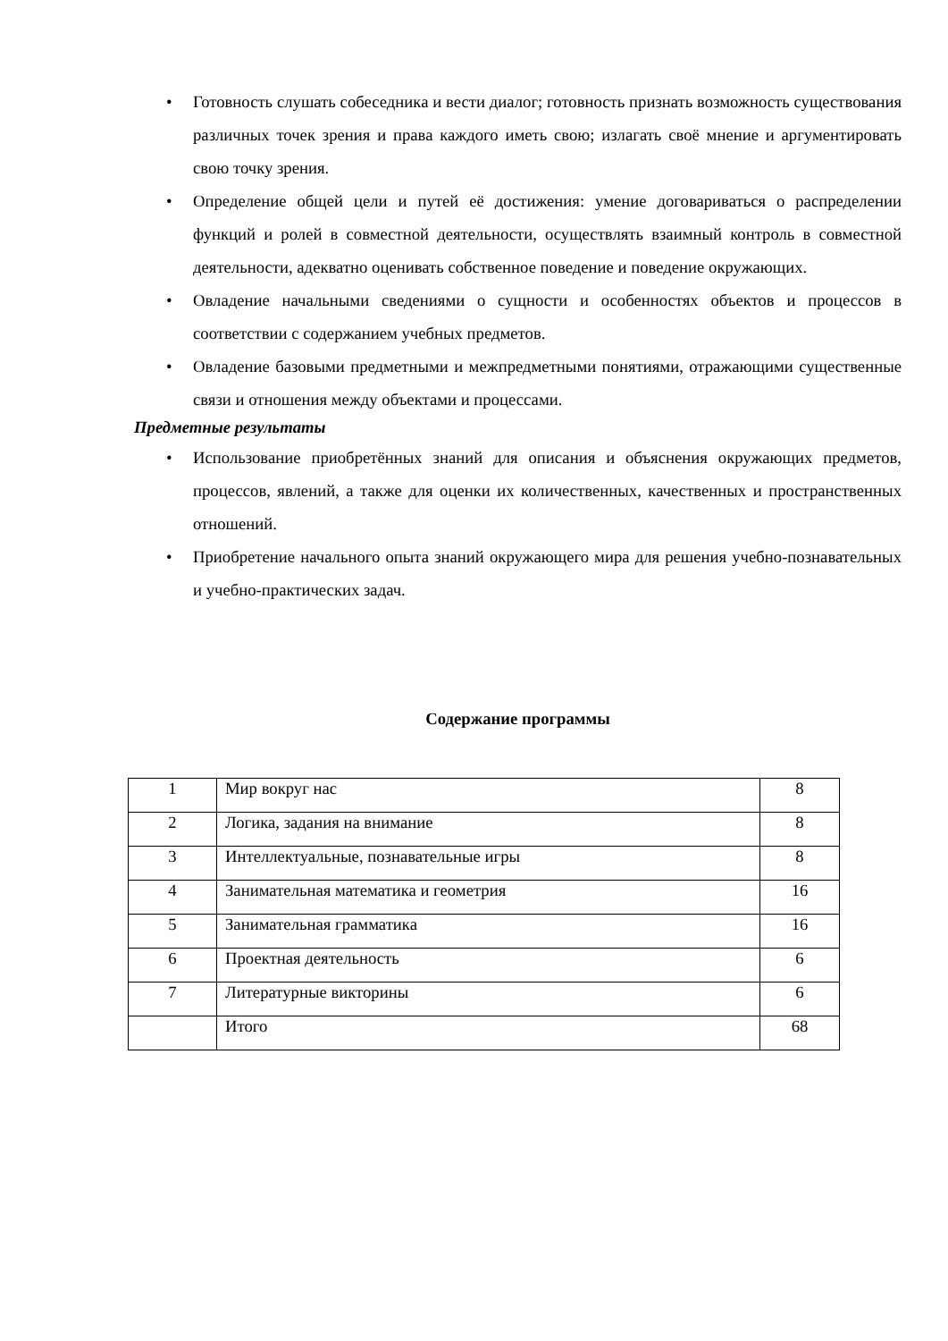• Готовность слушать собеседника и вести диалог; готовность признать возможность существования различных точек зрения и права каждого иметь свою; излагать своё мнение и аргументировать свою точку зрения.
• Определение общей цели и путей её достижения: умение договариваться о распределении функций и ролей в совместной деятельности, осуществлять взаимный контроль в совместной деятельности, адекватно оценивать собственное поведение и поведение окружающих.
• Овладение начальными сведениями о сущности и особенностях объектов и процессов в соответствии с содержанием учебных предметов.
• Овладение базовыми предметными и межпредметными понятиями, отражающими существенные связи и отношения между объектами и процессами.
Предметные результаты
• Использование приобретённых знаний для описания и объяснения окружающих предметов, процессов, явлений, а также для оценки их количественных, качественных и пространственных отношений.
• Приобретение начального опыта знаний окружающего мира для решения учебно-познавательных и учебно-практических задач.
Содержание программы
| 1 | Мир вокруг нас | 8 |
| 2 | Логика, задания на внимание | 8 |
| 3 | Интеллектуальные, познавательные игры | 8 |
| 4 | Занимательная математика и геометрия | 16 |
| 5 | Занимательная грамматика | 16 |
| 6 | Проектная деятельность | 6 |
| 7 | Литературные викторины | 6 |
| | Итого | 68 |